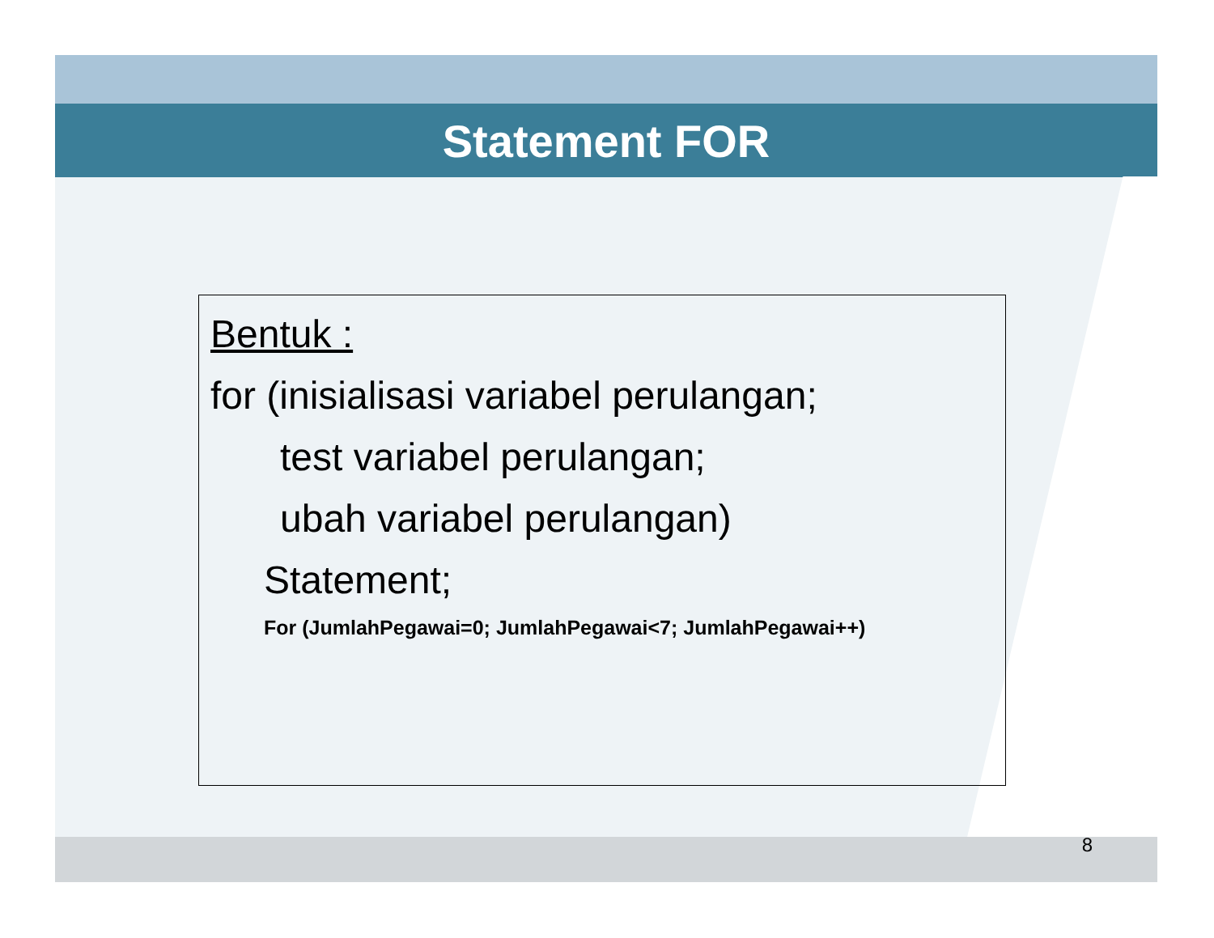Statement FOR
Bentuk :
for (inisialisasi variabel perulangan;
test variabel perulangan;
ubah variabel perulangan)
Statement;
For (JumlahPegawai=0; JumlahPegawai<7; JumlahPegawai++)
8